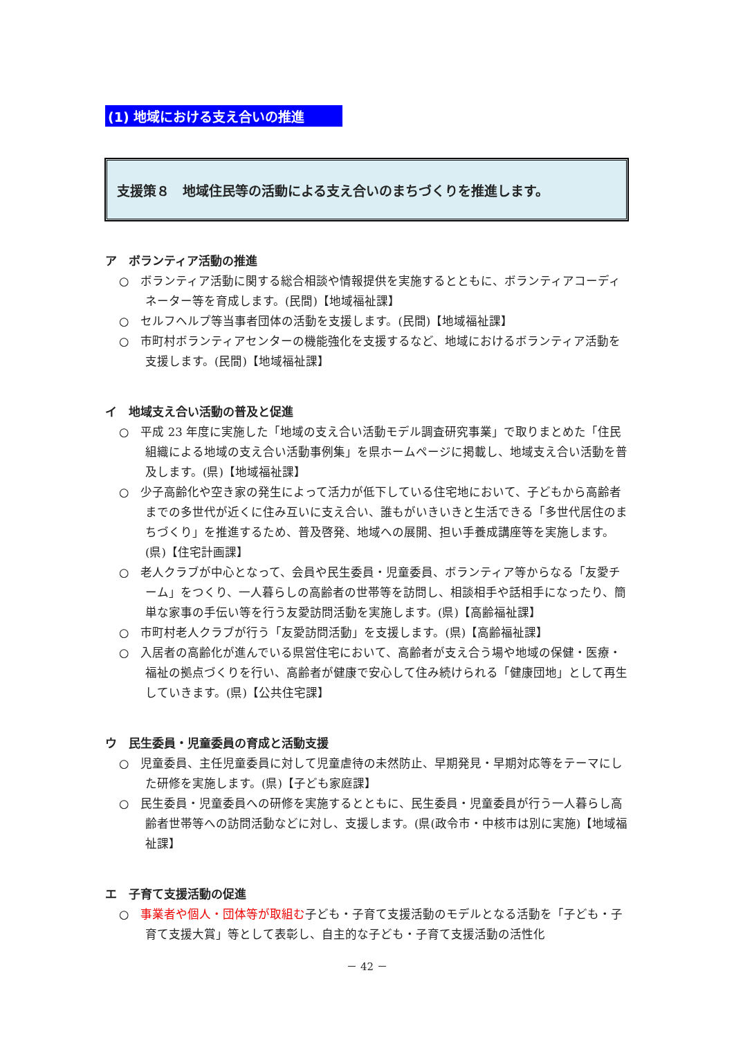(1) 地域における支え合いの推進
支援策８　地域住民等の活動による支え合いのまちづくりを推進します。
ア　ボランティア活動の推進
○　ボランティア活動に関する総合相談や情報提供を実施するとともに、ボランティアコーディネーター等を育成します。(民間)【地域福祉課】
○　セルフヘルプ等当事者団体の活動を支援します。(民間)【地域福祉課】
○　市町村ボランティアセンターの機能強化を支援するなど、地域におけるボランティア活動を支援します。(民間)【地域福祉課】
イ　地域支え合い活動の普及と促進
○　平成 23 年度に実施した「地域の支え合い活動モデル調査研究事業」で取りまとめた「住民組織による地域の支え合い活動事例集」を県ホームページに掲載し、地域支え合い活動を普及します。(県)【地域福祉課】
○　少子高齢化や空き家の発生によって活力が低下している住宅地において、子どもから高齢者までの多世代が近くに住み互いに支え合い、誰もがいきいきと生活できる「多世代居住のまちづくり」を推進するため、普及啓発、地域への展開、担い手養成講座等を実施します。(県)【住宅計画課】
○　老人クラブが中心となって、会員や民生委員・児童委員、ボランティア等からなる「友愛チーム」をつくり、一人暮らしの高齢者の世帯等を訪問し、相談相手や話相手になったり、簡単な家事の手伝い等を行う友愛訪問活動を実施します。(県)【高齢福祉課】
○　市町村老人クラブが行う「友愛訪問活動」を支援します。(県)【高齢福祉課】
○　入居者の高齢化が進んでいる県営住宅において、高齢者が支え合う場や地域の保健・医療・福祉の拠点づくりを行い、高齢者が健康で安心して住み続けられる「健康団地」として再生していきます。(県)【公共住宅課】
ウ　民生委員・児童委員の育成と活動支援
○　児童委員、主任児童委員に対して児童虐待の未然防止、早期発見・早期対応等をテーマにした研修を実施します。(県)【子ども家庭課】
○　民生委員・児童委員への研修を実施するとともに、民生委員・児童委員が行う一人暮らし高齢者世帯等への訪問活動などに対し、支援します。(県(政令市・中核市は別に実施)【地域福祉課】
エ　子育て支援活動の促進
○　事業者や個人・団体等が取組む子ども・子育て支援活動のモデルとなる活動を「子ども・子育て支援大賞」等として表彰し、自主的な子ども・子育て支援活動の活性化
－ 42 －